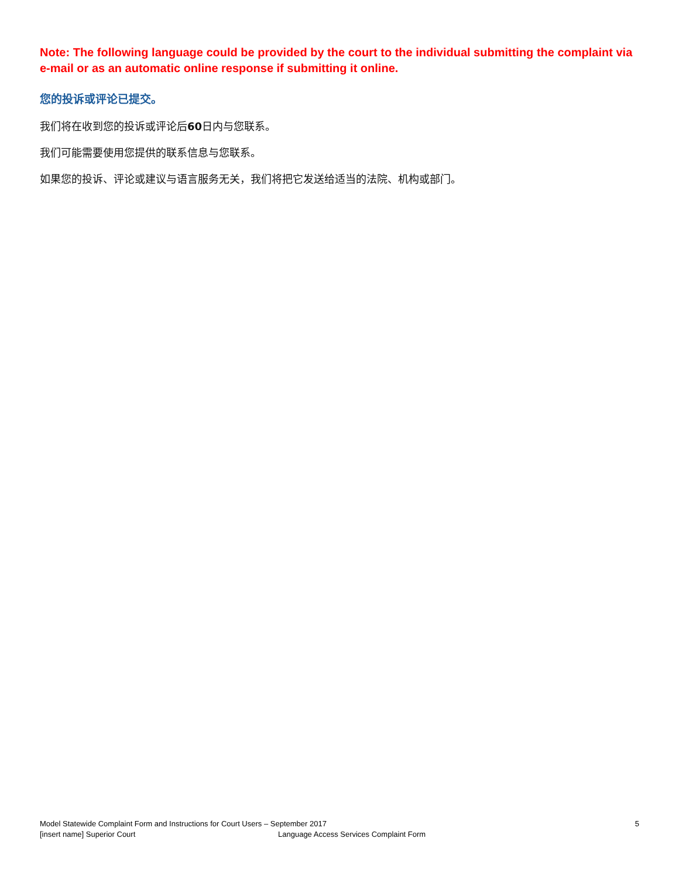Note: The following language could be provided by the court to the individual submitting the complaint via e-mail or as an automatic online response if submitting it online.
您的投诉或评论已提交。
我们将在收到您的投诉或评论后60日内与您联系。
我们可能需要使用您提供的联系信息与您联系。
如果您的投诉、评论或建议与语言服务无关，我们将把它发送给适当的法院、机构或部门。
Model Statewide Complaint Form and Instructions for Court Users – September 2017 5
[insert name] Superior Court Language Access Services Complaint Form